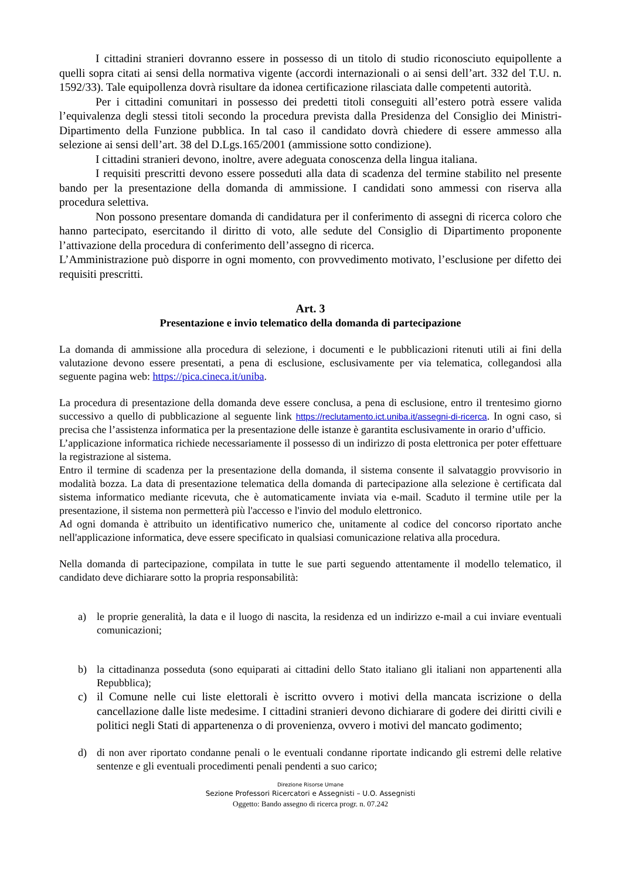I cittadini stranieri dovranno essere in possesso di un titolo di studio riconosciuto equipollente a quelli sopra citati ai sensi della normativa vigente (accordi internazionali o ai sensi dell’art. 332 del T.U. n. 1592/33). Tale equipollenza dovrà risultare da idonea certificazione rilasciata dalle competenti autorità.
Per i cittadini comunitari in possesso dei predetti titoli conseguiti all’estero potrà essere valida l’equivalenza degli stessi titoli secondo la procedura prevista dalla Presidenza del Consiglio dei Ministri- Dipartimento della Funzione pubblica. In tal caso il candidato dovrà chiedere di essere ammesso alla selezione ai sensi dell’art. 38 del D.Lgs.165/2001 (ammissione sotto condizione).
I cittadini stranieri devono, inoltre, avere adeguata conoscenza della lingua italiana.
I requisiti prescritti devono essere posseduti alla data di scadenza del termine stabilito nel presente bando per la presentazione della domanda di ammissione. I candidati sono ammessi con riserva alla procedura selettiva.
Non possono presentare domanda di candidatura per il conferimento di assegni di ricerca coloro che hanno partecipato, esercitando il diritto di voto, alle sedute del Consiglio di Dipartimento proponente l’attivazione della procedura di conferimento dell’assegno di ricerca.
L’Amministrazione può disporre in ogni momento, con provvedimento motivato, l’esclusione per difetto dei requisiti prescritti.
Art. 3
Presentazione e invio telematico della domanda di partecipazione
La domanda di ammissione alla procedura di selezione, i documenti e le pubblicazioni ritenuti utili ai fini della valutazione devono essere presentati, a pena di esclusione, esclusivamente per via telematica, collegandosi alla seguente pagina web: https://pica.cineca.it/uniba.
La procedura di presentazione della domanda deve essere conclusa, a pena di esclusione, entro il trentesimo giorno successivo a quello di pubblicazione al seguente link https://reclutamento.ict.uniba.it/assegni-di-ricerca. In ogni caso, si precisa che l’assistenza informatica per la presentazione delle istanze è garantita esclusivamente in orario d’ufficio.
L’applicazione informatica richiede necessariamente il possesso di un indirizzo di posta elettronica per poter effettuare la registrazione al sistema.
Entro il termine di scadenza per la presentazione della domanda, il sistema consente il salvataggio provvisorio in modalità bozza. La data di presentazione telematica della domanda di partecipazione alla selezione è certificata dal sistema informatico mediante ricevuta, che è automaticamente inviata via e-mail. Scaduto il termine utile per la presentazione, il sistema non permetterà più l'accesso e l'invio del modulo elettronico.
Ad ogni domanda è attribuito un identificativo numerico che, unitamente al codice del concorso riportato anche nell'applicazione informatica, deve essere specificato in qualsiasi comunicazione relativa alla procedura.
Nella domanda di partecipazione, compilata in tutte le sue parti seguendo attentamente il modello telematico, il candidato deve dichiarare sotto la propria responsabilità:
a) le proprie generalità, la data e il luogo di nascita, la residenza ed un indirizzo e-mail a cui inviare eventuali comunicazioni;
b) la cittadinanza posseduta (sono equiparati ai cittadini dello Stato italiano gli italiani non appartenenti alla Repubblica);
c) il Comune nelle cui liste elettorali è iscritto ovvero i motivi della mancata iscrizione o della cancellazione dalle liste medesime. I cittadini stranieri devono dichiarare di godere dei diritti civili e politici negli Stati di appartenenza o di provenienza, ovvero i motivi del mancato godimento;
d) di non aver riportato condanne penali o le eventuali condanne riportate indicando gli estremi delle relative sentenze e gli eventuali procedimenti penali pendenti a suo carico;
Direzione Risorse Umane
Sezione Professori Ricercatori e Assegnisti – U.O. Assegnisti
Oggetto: Bando assegno di ricerca progr. n. 07.242